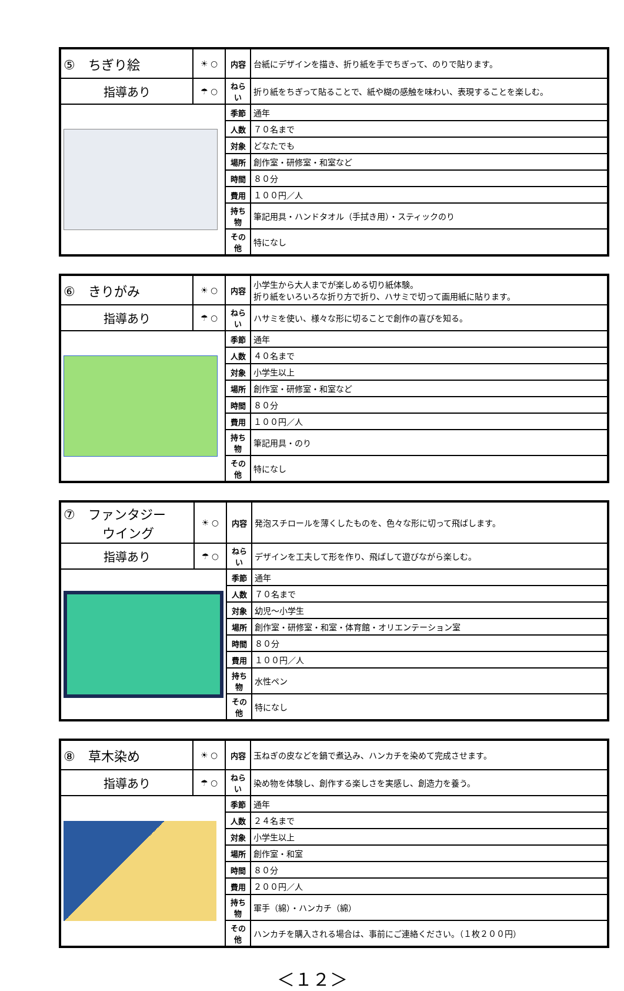| ⑤ ちぎり絵 | ☀ ○ | 内容 | 台紙にデザインを描き、折り紙を手でちぎって、のりで貼ります。 |
| 指導あり | ☂ ○ | ねらい | 折り紙をちぎって貼ることで、紙や糊の感触を味わい、表現することを楽しむ。 |
| | | 季節 | 通年 |
| | | 人数 | ７０名まで |
| | | 対象 | どなたでも |
| | | 場所 | 創作室・研修室・和室など |
| | | 時間 | ８０分 |
| | | 費用 | １００円／人 |
| | | 持ち物 | 筆記用具・ハンドタオル（手拭き用）・スティックのり |
| | | その他 | 特になし |
| ⑥ きりがみ | ☀ ○ | 内容 | 小学生から大人までが楽しめる切り紙体験。 折り紙をいろいろな折り方で折り、ハサミで切って画用紙に貼ります。 |
| 指導あり | ☂ ○ | ねらい | ハサミを使い、様々な形に切ることで創作の喜びを知る。 |
| | | 季節 | 通年 |
| | | 人数 | ４０名まで |
| | | 対象 | 小学生以上 |
| | | 場所 | 創作室・研修室・和室など |
| | | 時間 | ８０分 |
| | | 費用 | １００円／人 |
| | | 持ち物 | 筆記用具・のり |
| | | その他 | 特になし |
| ⑦ ファンタジー ウイング | ☀ ○ | 内容 | 発泡スチロールを薄くしたものを、色々な形に切って飛ばします。 |
| 指導あり | ☂ ○ | ねらい | デザインを工夫して形を作り、飛ばして遊びながら楽しむ。 |
| | | 季節 | 通年 |
| | | 人数 | ７０名まで |
| | | 対象 | 幼児～小学生 |
| | | 場所 | 創作室・研修室・和室・体育館・オリエンテーション室 |
| | | 時間 | ８０分 |
| | | 費用 | １００円／人 |
| | | 持ち物 | 水性ペン |
| | | その他 | 特になし |
| ⑧ 草木染め | ☀ ○ | 内容 | 玉ねぎの皮などを鍋で煮込み、ハンカチを染めて完成させます。 |
| 指導あり | ☂ ○ | ねらい | 染め物を体験し、創作する楽しさを実感し、創造力を養う。 |
| | | 季節 | 通年 |
| | | 人数 | ２４名まで |
| | | 対象 | 小学生以上 |
| | | 場所 | 創作室・和室 |
| | | 時間 | ８０分 |
| | | 費用 | ２００円／人 |
| | | 持ち物 | 軍手（綿）・ハンカチ（綿） |
| | | その他 | ハンカチを購入される場合は、事前にご連絡ください。（１枚２００円） |
＜１２＞